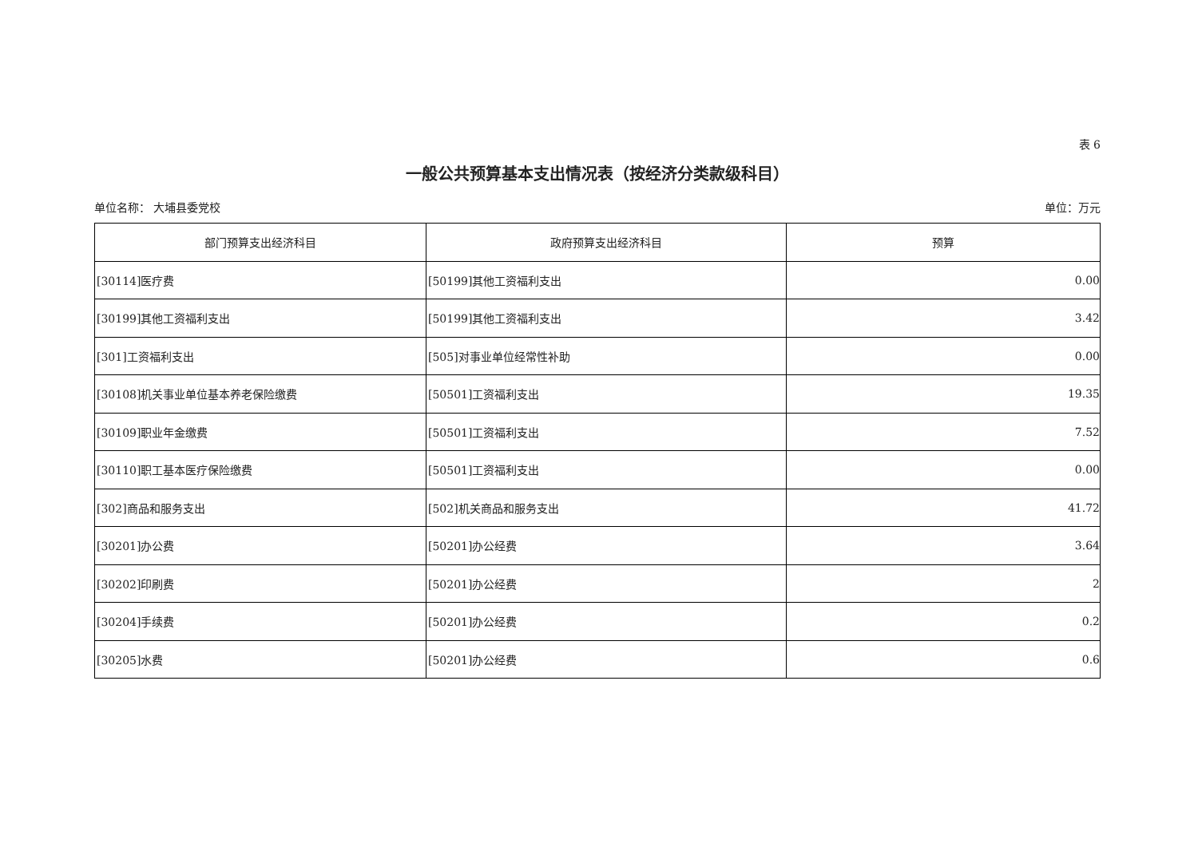表 6
一般公共预算基本支出情况表（按经济分类款级科目）
单位名称： 大埔县委党校 单位：万元
| 部门预算支出经济科目 | 政府预算支出经济科目 | 预算 |
| --- | --- | --- |
| [30114]医疗费 | [50199]其他工资福利支出 | 0.00 |
| [30199]其他工资福利支出 | [50199]其他工资福利支出 | 3.42 |
| [301]工资福利支出 | [505]对事业单位经常性补助 | 0.00 |
| [30108]机关事业单位基本养老保险缴费 | [50501]工资福利支出 | 19.35 |
| [30109]职业年金缴费 | [50501]工资福利支出 | 7.52 |
| [30110]职工基本医疗保险缴费 | [50501]工资福利支出 | 0.00 |
| [302]商品和服务支出 | [502]机关商品和服务支出 | 41.72 |
| [30201]办公费 | [50201]办公经费 | 3.64 |
| [30202]印刷费 | [50201]办公经费 | 2 |
| [30204]手续费 | [50201]办公经费 | 0.2 |
| [30205]水费 | [50201]办公经费 | 0.6 |